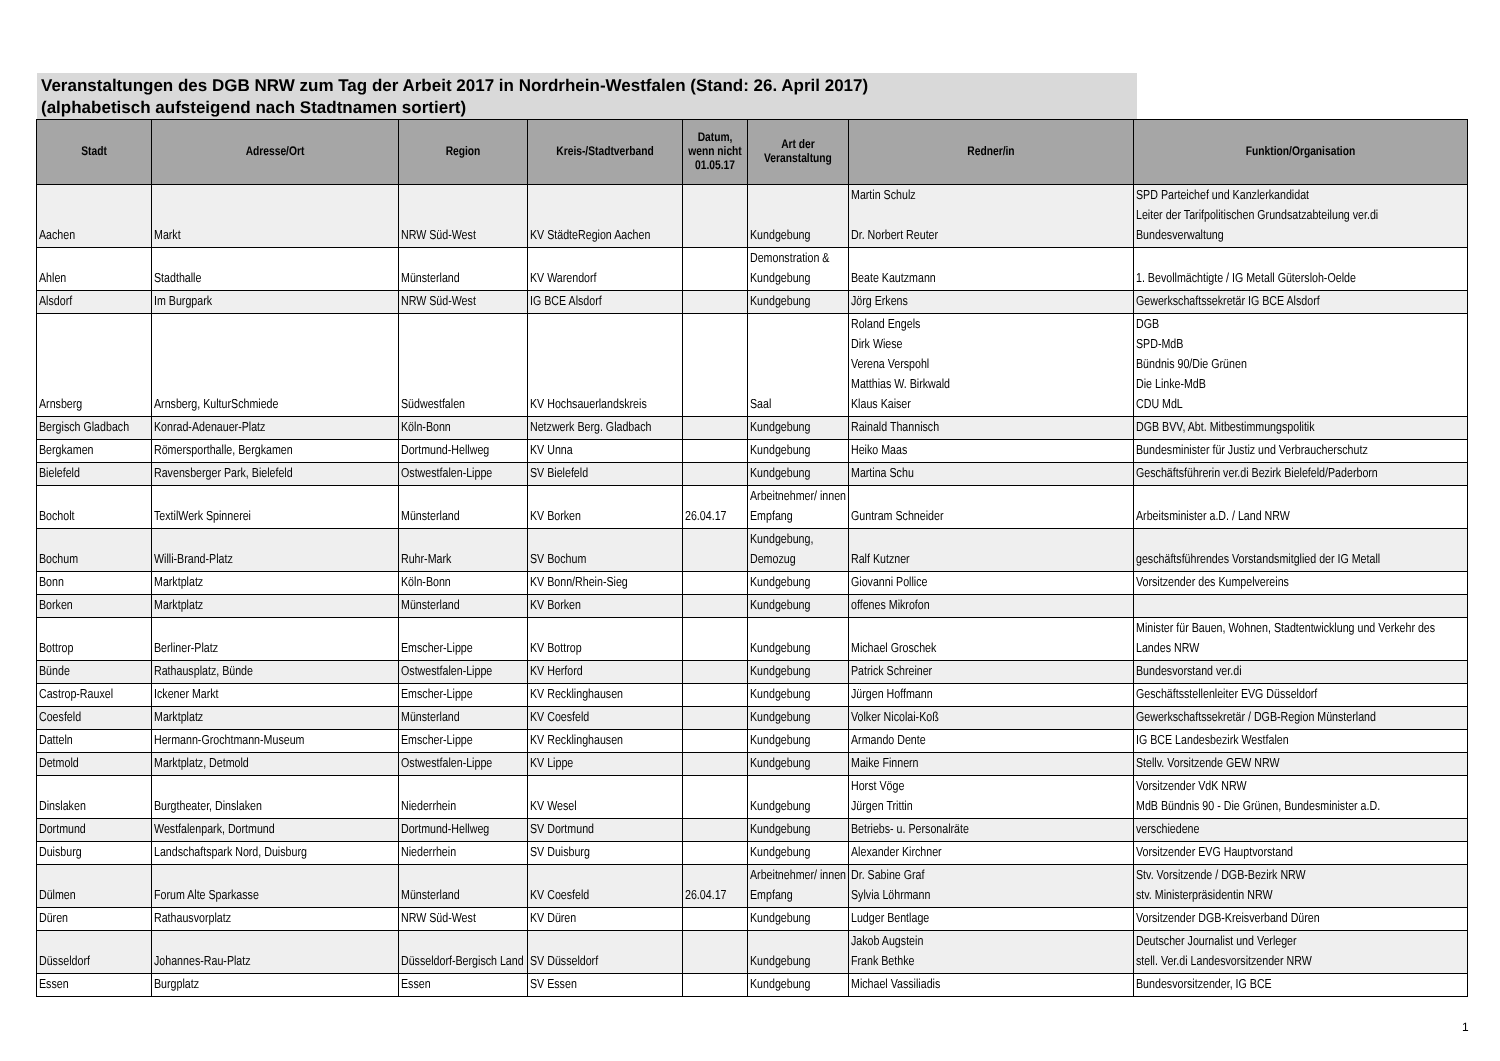Veranstaltungen des DGB NRW zum Tag der Arbeit 2017 in Nordrhein-Westfalen (Stand: 26. April 2017)
(alphabetisch aufsteigend nach Stadtnamen sortiert)
| Stadt | Adresse/Ort | Region | Kreis-/Stadtverband | Datum, wenn nicht 01.05.17 | Art der Veranstaltung | Redner/in | Funktion/Organisation |
| --- | --- | --- | --- | --- | --- | --- | --- |
| Aachen | Markt | NRW Süd-West | KV StädteRegion Aachen | | Kundgebung | Martin Schulz Dr. Norbert Reuter | SPD Parteichef und Kanzlerkandidat Leiter der Tarifpolitischen Grundsatzabteilung ver.di Bundesverwaltung |
| Ahlen | Stadthalle | Münsterland | KV Warendorf | | Demonstration & Kundgebung | Beate Kautzmann | 1. Bevollmächtigte / IG Metall Gütersloh-Oelde |
| Alsdorf | Im Burgpark | NRW Süd-West | IG BCE Alsdorf | | Kundgebung | Jörg Erkens | Gewerkschaftssekretär IG BCE Alsdorf |
| Arnsberg | Arnsberg, KulturSchmiede | Südwestfalen | KV Hochsauerlandskreis | | Saal | Roland Engels Dirk Wiese Verena Verspohl Matthias W. Birkwald Klaus Kaiser | DGB SPD-MdB Bündnis 90/Die Grünen Die Linke-MdB CDU MdL |
| Bergisch Gladbach | Konrad-Adenauer-Platz | Köln-Bonn | Netzwerk Berg. Gladbach | | Kundgebung | Rainald Thannisch | DGB BVV, Abt. Mitbestimmungspolitik |
| Bergkamen | Römersporthalle, Bergkamen | Dortmund-Hellweg | KV Unna | | Kundgebung | Heiko Maas | Bundesminister für Justiz und Verbraucherschutz |
| Bielefeld | Ravensberger Park, Bielefeld | Ostwestfalen-Lippe | SV Bielefeld | | Kundgebung | Martina Schu | Geschäftsführerin ver.di Bezirk Bielefeld/Paderborn |
| Bocholt | TextilWerk Spinnerei | Münsterland | KV Borken | 26.04.17 | Arbeitnehmer/ innen Empfang | Guntram Schneider | Arbeitsminister a.D. / Land NRW |
| Bochum | Willi-Brand-Platz | Ruhr-Mark | SV Bochum | | Kundgebung, Demozug | Ralf Kutzner | geschäftsführendes Vorstandsmitglied der IG Metall |
| Bonn | Marktplatz | Köln-Bonn | KV Bonn/Rhein-Sieg | | Kundgebung | Giovanni Pollice | Vorsitzender des Kumpelvereins |
| Borken | Marktplatz | Münsterland | KV Borken | | Kundgebung | offenes Mikrofon | |
| Bottrop | Berliner-Platz | Emscher-Lippe | KV Bottrop | | Kundgebung | Michael Groschek | Minister für Bauen, Wohnen, Stadtentwicklung und Verkehr des Landes NRW |
| Bünde | Rathausplatz, Bünde | Ostwestfalen-Lippe | KV Herford | | Kundgebung | Patrick Schreiner | Bundesvorstand ver.di |
| Castrop-Rauxel | Ickener Markt | Emscher-Lippe | KV Recklinghausen | | Kundgebung | Jürgen Hoffmann | Geschäftsstellenleiter EVG Düsseldorf |
| Coesfeld | Marktplatz | Münsterland | KV Coesfeld | | Kundgebung | Volker Nicolai-Koß | Gewerkschaftssekretär / DGB-Region Münsterland |
| Datteln | Hermann-Grochtmann-Museum | Emscher-Lippe | KV Recklinghausen | | Kundgebung | Armando Dente | IG BCE Landesbezirk Westfalen |
| Detmold | Marktplatz, Detmold | Ostwestfalen-Lippe | KV Lippe | | Kundgebung | Maike Finnern | Stellv. Vorsitzende GEW NRW |
| Dinslaken | Burgtheater, Dinslaken | Niederrhein | KV Wesel | | Kundgebung | Horst Vöge Jürgen Trittin | Vorsitzender VdK NRW MdB Bündnis 90 - Die Grünen, Bundesminister a.D. |
| Dortmund | Westfalenpark, Dortmund | Dortmund-Hellweg | SV Dortmund | | Kundgebung | Betriebs- u. Personalräte | verschiedene |
| Duisburg | Landschaftspark Nord, Duisburg | Niederrhein | SV Duisburg | | Kundgebung | Alexander Kirchner | Vorsitzender EVG Hauptvorstand |
| Dülmen | Forum Alte Sparkasse | Münsterland | KV Coesfeld | 26.04.17 | Arbeitnehmer/ innen Empfang | Dr. Sabine Graf Sylvia Löhrmann | Stv. Vorsitzende / DGB-Bezirk NRW stv. Ministerpräsidentin NRW |
| Düren | Rathausvorplatz | NRW Süd-West | KV Düren | | Kundgebung | Ludger Bentlage | Vorsitzender DGB-Kreisverband Düren |
| Düsseldorf | Johannes-Rau-Platz | Düsseldorf-Bergisch Land | SV Düsseldorf | | Kundgebung | Jakob Augstein Frank Bethke | Deutscher Journalist und Verleger stell. Ver.di Landesvorsitzender NRW |
| Essen | Burgplatz | Essen | SV Essen | | Kundgebung | Michael Vassiliadis | Bundesvorsitzender, IG BCE |
1